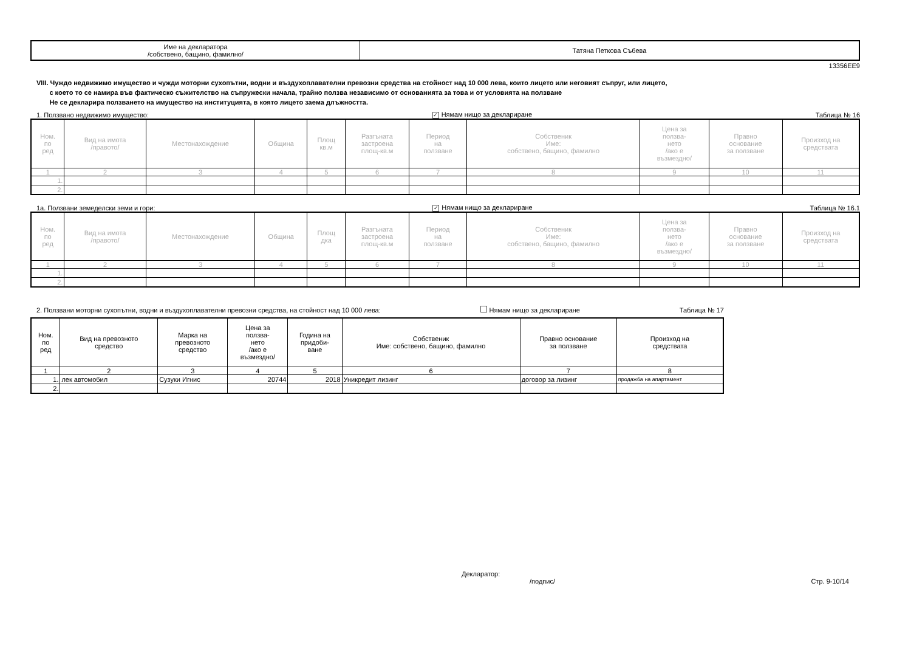| Име на декларатора /собствено, бащино, фамилно/ | Татяна Петкова Събева |
13356EE9
VIII. Чуждо недвижимо имущество и чужди моторни сухопътни, водни и въздухоплавателни превозни средства на стойност над 10 000 лева, които лицето или неговият съпруг, или лицето,
с което то се намира във фактическо съжителство на съпружески начала, трайно ползва независимо от основанията за това и от условията на ползване
Не се декларира ползването на имущество на институцията, в която лицето заема длъжността.
1. Ползвано недвижимо имущество: ✓ Нямам нищо за деклариране Таблица № 16
| Ном. по ред | Вид на имота /правото/ | Местонахождение | Община | Площ кв.м | Разгъната застроена площ-кв.м | Период на ползване | Собственик Име: собствено, бащино, фамилно | Цена за ползва- нето /ако е възмездно/ | Правно основание за ползване | Произход на средствата |
| --- | --- | --- | --- | --- | --- | --- | --- | --- | --- | --- |
| 1 | 2 | 3 | 4 | 5 | 6 | 7 | 8 | 9 | 10 | 11 |
| 1. | | | | | | | | | | |
| 2. | | | | | | | | | | |
1а. Ползвани земеделски земи и гори: ✓ Нямам нищо за деклариране Таблица № 16.1
| Ном. по ред | Вид на имота /правото/ | Местонахождение | Община | Площ дка | Разгъната застроена площ-кв.м | Период на ползване | Собственик Име: собствено, бащино, фамилно | Цена за ползва- нето /ако е възмездно/ | Правно основание за ползване | Произход на средствата |
| --- | --- | --- | --- | --- | --- | --- | --- | --- | --- | --- |
| 1 | 2 | 3 | 4 | 5 | 6 | 7 | 8 | 9 | 10 | 11 |
| 1. | | | | | | | | | | |
| 2. | | | | | | | | | | |
2. Ползвани моторни сухопътни, водни и въздухоплавателни превозни средства, на стойност над 10 000 лева: Нямам нищо за деклариране Таблица № 17
| Ном. по ред | Вид на превозното средство | Марка на превозното средство | Цена за ползва- нето /ако е възмездно/ | Година на придоби- ване | Собственик Име: собствено, бащино, фамилно | Правно основание за ползване | Произход на средствата |
| --- | --- | --- | --- | --- | --- | --- | --- |
| 1 | 2 | 3 | 4 | 5 | 6 | 7 | 8 |
| 1. | лек автомобил | Сузуки Игнис | 20744 | 2018 | Уникредит лизинг | договор за лизинг | продажба на апартамент |
| 2. | | | | | | | |
Декларатор:
/подпис/ Стр. 9-10/14